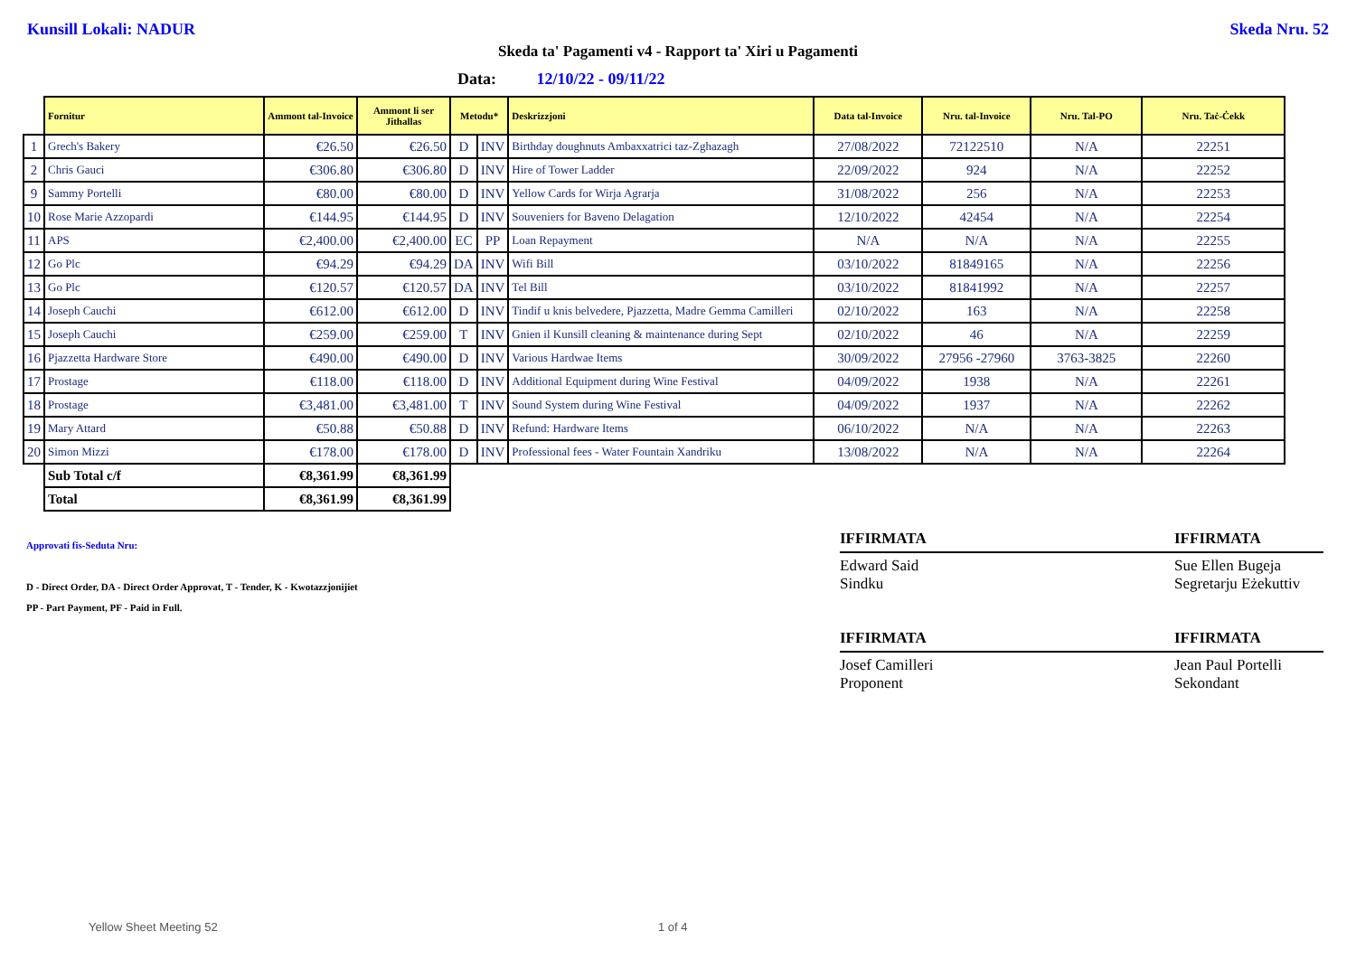Kunsill Lokali: NADUR Skeda Nru. 52
Skeda ta' Pagamenti v4 - Rapport ta' Xiri u Pagamenti
Data: 12/10/22 - 09/11/22
| | Fornitur | Ammont tal-Invoice | Ammont li ser Jithallas | Metodu* | | Deskrizzjoni | Data tal-Invoice | Nru. tal-Invoice | Nru. Tal-PO | Nru. Taċ-Ċekk |
| --- | --- | --- | --- | --- | --- | --- | --- | --- | --- | --- |
| 1 | Grech's Bakery | €26.50 | €26.50 | D | INV | Birthday doughnuts Ambaxxatrici taz-Zghazagh | 27/08/2022 | 72122510 | N/A | 22251 |
| 2 | Chris Gauci | €306.80 | €306.80 | D | INV | Hire of Tower Ladder | 22/09/2022 | 924 | N/A | 22252 |
| 9 | Sammy Portelli | €80.00 | €80.00 | D | INV | Yellow Cards for Wirja Agrarja | 31/08/2022 | 256 | N/A | 22253 |
| 10 | Rose Marie Azzopardi | €144.95 | €144.95 | D | INV | Souveniers for Baveno Delagation | 12/10/2022 | 42454 | N/A | 22254 |
| 11 | APS | €2,400.00 | €2,400.00 | EC | PP | Loan Repayment | N/A | N/A | N/A | 22255 |
| 12 | Go Plc | €94.29 | €94.29 | DA | INV | Wifi Bill | 03/10/2022 | 81849165 | N/A | 22256 |
| 13 | Go Plc | €120.57 | €120.57 | DA | INV | Tel Bill | 03/10/2022 | 81841992 | N/A | 22257 |
| 14 | Joseph Cauchi | €612.00 | €612.00 | D | INV | Tindif u knis belvedere, Pjazzetta, Madre Gemma Camilleri | 02/10/2022 | 163 | N/A | 22258 |
| 15 | Joseph Cauchi | €259.00 | €259.00 | T | INV | Gnien il Kunsill cleaning & maintenance during Sept | 02/10/2022 | 46 | N/A | 22259 |
| 16 | Pjazzetta Hardware Store | €490.00 | €490.00 | D | INV | Various Hardwae Items | 30/09/2022 | 27956 -27960 | 3763-3825 | 22260 |
| 17 | Prostage | €118.00 | €118.00 | D | INV | Additional Equipment during Wine Festival | 04/09/2022 | 1938 | N/A | 22261 |
| 18 | Prostage | €3,481.00 | €3,481.00 | T | INV | Sound System during Wine Festival | 04/09/2022 | 1937 | N/A | 22262 |
| 19 | Mary Attard | €50.88 | €50.88 | D | INV | Refund: Hardware Items | 06/10/2022 | N/A | N/A | 22263 |
| 20 | Simon Mizzi | €178.00 | €178.00 | D | INV | Professional fees - Water Fountain Xandriku | 13/08/2022 | N/A | N/A | 22264 |
| | Sub Total c/f | €8,361.99 | €8,361.99 | | | | | | | |
| | Total | €8,361.99 | €8,361.99 | | | | | | | |
Approvati fis-Seduta Nru:
D - Direct Order, DA - Direct Order Approvat, T - Tender, K - Kwotazzjonijiet
PP - Part Payment, PF - Paid in Full.
IFFIRMATA
Edward Said
Sindku
IFFIRMATA
Josef Camilleri
Proponent
IFFIRMATA
Sue Ellen Bugeja
Segretarju Eżekuttiv
IFFIRMATA
Jean Paul Portelli
Sekondant
Yellow Sheet Meeting 52 1 of 4